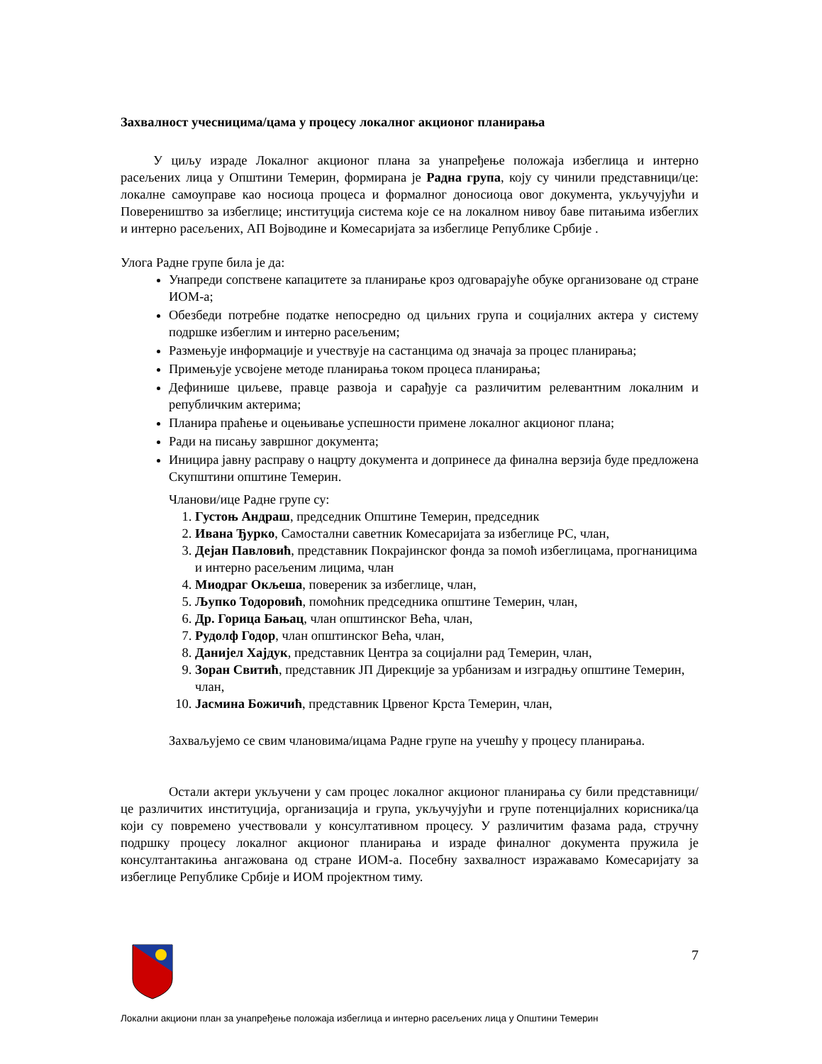Захвалност учесницима/цама у процесу локалног акционог планирања
У циљу израде Локалног акционог плана за унапређење положаја избеглица и интерно расељених лица у Општини Темерин, формирана је Радна група, коју су чинили представници/це: локалне самоуправе као носиоца процеса и формалног доносиоца овог документа, укључујући и Повереништво за избеглице; институција система које се на локалном нивоу баве питањима избеглих и интерно расељених, АП Војводине и Комесаријата за избеглице Републике Србије .
Улога Радне групе била је да:
Унапреди сопствене капацитете за планирање кроз одговарајуће обуке организоване од стране ИОМ-а;
Обезбеди потребне податке непосредно од циљних група и социјалних актера у систему подршке избеглим и интерно расељеним;
Размењује информације и учествује на састанцима од значаја за процес планирања;
Примењује усвојене методе планирања током процеса планирања;
Дефинише циљеве, правце развоја и сарађује са различитим релевантним локалним и републичким актерима;
Планира праћење и оцењивање успешности примене локалног акционог плана;
Ради на писању завршног документа;
Иницира јавну расправу о нацрту документа и допринесе да финална верзија буде предложена Скупштини општине Темерин.
Чланови/ице Радне групе су:
1. Густоњ Андраш, председник Општине Темерин, председник
2. Ивана Ђурко, Самостални саветник Комесаријата за избеглице РС, члан,
3. Дејан Павловић, представник Покрајинског фонда за помоћ избеглицама, прогнаницима и интерно расељеним лицима, члан
4. Миодраг Окљеша, повереник за избеглице, члан,
5. Љупко Тодоровић, помоћник председника општине Темерин, члан,
6. Др. Горица Бањац, члан општинског Већа, члан,
7. Рудолф Годор, члан општинског Већа, члан,
8. Данијел Хајдук, представник Центра за социјални рад Темерин, члан,
9. Зоран Свитић, представник ЈП Дирекције за урбанизам и изградњу општине Темерин, члан,
10. Јасмина Божичић, представник Црвеног Крста Темерин, члан,
Захваљујемо се свим члановима/ицама Радне групе на учешћу у процесу планирања.
Остали актери укључени у сам процес локалног акционог планирања су били представници/це различитих институција, организација и група, укључујући и групе потенцијалних корисника/ца који су повремено учествовали у консултативном процесу. У различитим фазама рада, стручну подршку процесу локалног акционог планирања и израде финалног документа пружила је консултантакиња ангажована од стране ИОМ-а. Посебну захвалност изражавамо Комесаријату за избеглице Републике Србије и ИОМ пројектном тиму.
7
Локални акциони план за унапређење положаја избеглица и интерно расељених лица у Општини Темерин